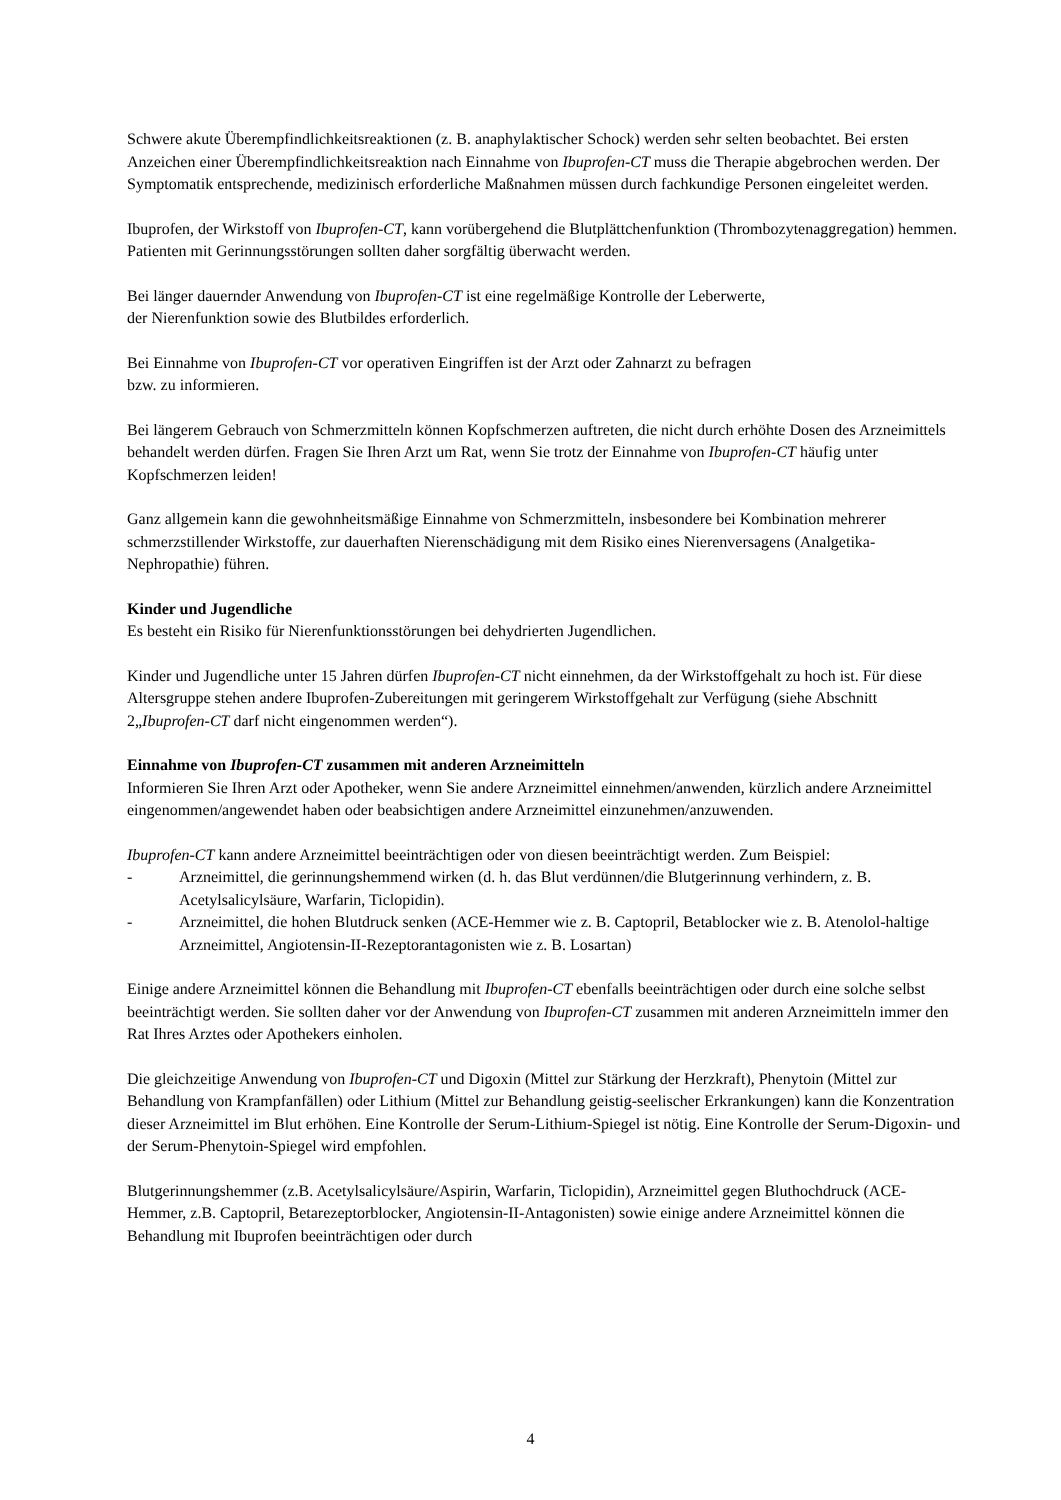Schwere akute Überempfindlichkeitsreaktionen (z. B. anaphylaktischer Schock) werden sehr selten beobachtet. Bei ersten Anzeichen einer Überempfindlichkeitsreaktion nach Einnahme von Ibuprofen-CT muss die Therapie abgebrochen werden. Der Symptomatik entsprechende, medizinisch erforderliche Maßnahmen müssen durch fachkundige Personen eingeleitet werden.
Ibuprofen, der Wirkstoff von Ibuprofen-CT, kann vorübergehend die Blutplättchenfunktion (Thrombozytenaggregation) hemmen. Patienten mit Gerinnungsstörungen sollten daher sorgfältig überwacht werden.
Bei länger dauernder Anwendung von Ibuprofen-CT ist eine regelmäßige Kontrolle der Leberwerte,
der Nierenfunktion sowie des Blutbildes erforderlich.
Bei Einnahme von Ibuprofen-CT vor operativen Eingriffen ist der Arzt oder Zahnarzt zu befragen
bzw. zu informieren.
Bei längerem Gebrauch von Schmerzmitteln können Kopfschmerzen auftreten, die nicht durch erhöhte Dosen des Arzneimittels behandelt werden dürfen. Fragen Sie Ihren Arzt um Rat, wenn Sie trotz der Einnahme von Ibuprofen-CT häufig unter Kopfschmerzen leiden!
Ganz allgemein kann die gewohnheitsmäßige Einnahme von Schmerzmitteln, insbesondere bei Kombination mehrerer schmerzstillender Wirkstoffe, zur dauerhaften Nierenschädigung mit dem Risiko eines Nierenversagens (Analgetika-Nephropathie) führen.
Kinder und Jugendliche
Es besteht ein Risiko für Nierenfunktionsstörungen bei dehydrierten Jugendlichen.
Kinder und Jugendliche unter 15 Jahren dürfen Ibuprofen-CT nicht einnehmen, da der Wirkstoffgehalt zu hoch ist. Für diese Altersgruppe stehen andere Ibuprofen-Zubereitungen mit geringerem Wirkstoffgehalt zur Verfügung (siehe Abschnitt 2„Ibuprofen-CT darf nicht eingenommen werden“).
Einnahme von Ibuprofen-CT zusammen mit anderen Arzneimitteln
Informieren Sie Ihren Arzt oder Apotheker, wenn Sie andere Arzneimittel einnehmen/anwenden, kürzlich andere Arzneimittel eingenommen/angewendet haben oder beabsichtigen andere Arzneimittel einzunehmen/anzuwenden.
Ibuprofen-CT kann andere Arzneimittel beeinträchtigen oder von diesen beeinträchtigt werden. Zum Beispiel:
- Arzneimittel, die gerinnungshemmend wirken (d. h. das Blut verdünnen/die Blutgerinnung verhindern, z. B. Acetylsalicylsäure, Warfarin, Ticlopidin).
- Arzneimittel, die hohen Blutdruck senken (ACE-Hemmer wie z. B. Captopril, Betablocker wie z. B. Atenolol-haltige Arzneimittel, Angiotensin-II-Rezeptorantagonisten wie z. B. Losartan)
Einige andere Arzneimittel können die Behandlung mit Ibuprofen-CT ebenfalls beeinträchtigen oder durch eine solche selbst beeinträchtigt werden. Sie sollten daher vor der Anwendung von Ibuprofen-CT zusammen mit anderen Arzneimitteln immer den Rat Ihres Arztes oder Apothekers einholen.
Die gleichzeitige Anwendung von Ibuprofen-CT und Digoxin (Mittel zur Stärkung der Herzkraft), Phenytoin (Mittel zur Behandlung von Krampfanfällen) oder Lithium (Mittel zur Behandlung geistig-seelischer Erkrankungen) kann die Konzentration dieser Arzneimittel im Blut erhöhen. Eine Kontrolle der Serum-Lithium-Spiegel ist nötig. Eine Kontrolle der Serum-Digoxin- und der Serum-Phenytoin-Spiegel wird empfohlen.
Blutgerinnungshemmer (z.B. Acetylsalicylsäure/Aspirin, Warfarin, Ticlopidin), Arzneimittel gegen Bluthochdruck (ACE-Hemmer, z.B. Captopril, Betarezeptorblocker, Angiotensin-II-Antagonisten) sowie einige andere Arzneimittel können die Behandlung mit Ibuprofen beeinträchtigen oder durch
4